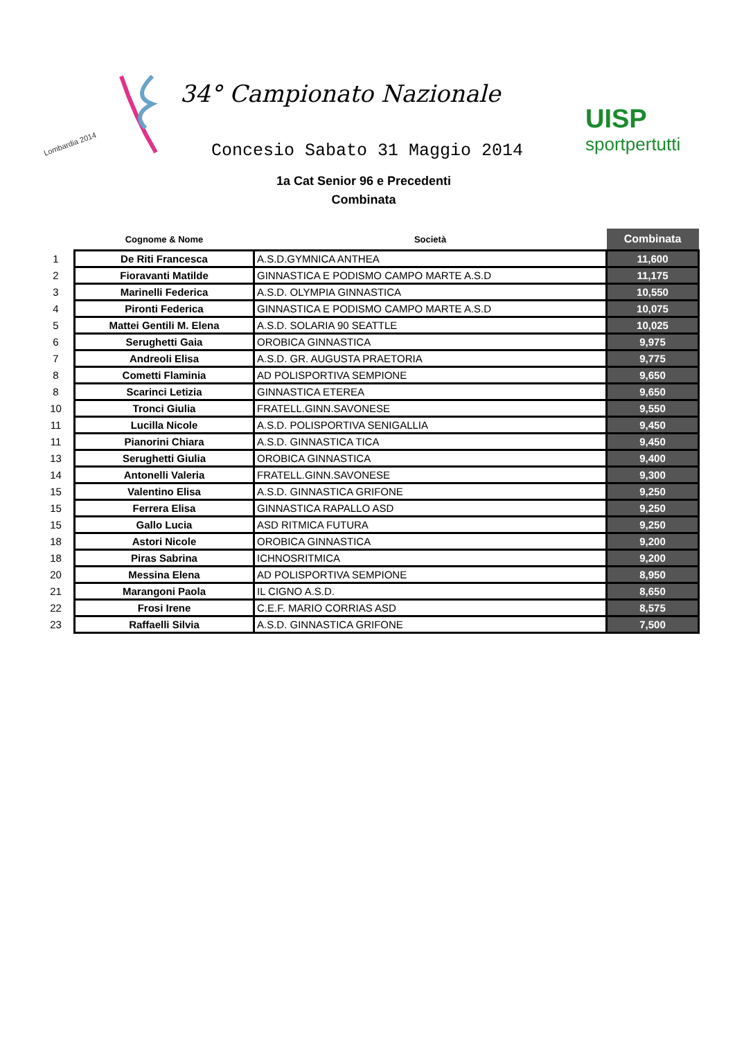Lombardia 2014
34° Campionato Nazionale
Concesio Sabato 31 Maggio 2014
UISP
sportpertutti
1a Cat Senior 96 e Precedenti
Combinata
| | Cognome & Nome | Società | Combinata |
| --- | --- | --- | --- |
| 1 | De Riti Francesca | A.S.D.GYMNICA ANTHEA | 11,600 |
| 2 | Fioravanti Matilde | GINNASTICA E PODISMO CAMPO MARTE A.S.D | 11,175 |
| 3 | Marinelli Federica | A.S.D. OLYMPIA GINNASTICA | 10,550 |
| 4 | Pironti Federica | GINNASTICA E PODISMO CAMPO MARTE A.S.D | 10,075 |
| 5 | Mattei Gentili M. Elena | A.S.D. SOLARIA 90 SEATTLE | 10,025 |
| 6 | Serughetti Gaia | OROBICA GINNASTICA | 9,975 |
| 7 | Andreoli Elisa | A.S.D. GR. AUGUSTA PRAETORIA | 9,775 |
| 8 | Cometti Flaminia | AD POLISPORTIVA SEMPIONE | 9,650 |
| 8 | Scarinci Letizia | GINNASTICA ETEREA | 9,650 |
| 10 | Tronci Giulia | FRATELL.GINN.SAVONESE | 9,550 |
| 11 | Lucilla Nicole | A.S.D. POLISPORTIVA SENIGALLIA | 9,450 |
| 11 | Pianorini Chiara | A.S.D. GINNASTICA TICA | 9,450 |
| 13 | Serughetti Giulia | OROBICA GINNASTICA | 9,400 |
| 14 | Antonelli Valeria | FRATELL.GINN.SAVONESE | 9,300 |
| 15 | Valentino Elisa | A.S.D. GINNASTICA GRIFONE | 9,250 |
| 15 | Ferrera Elisa | GINNASTICA RAPALLO ASD | 9,250 |
| 15 | Gallo Lucia | ASD RITMICA FUTURA | 9,250 |
| 18 | Astori Nicole | OROBICA GINNASTICA | 9,200 |
| 18 | Piras Sabrina | ICHNOSRITMICA | 9,200 |
| 20 | Messina Elena | AD POLISPORTIVA SEMPIONE | 8,950 |
| 21 | Marangoni Paola | IL CIGNO A.S.D. | 8,650 |
| 22 | Frosi Irene | C.E.F. MARIO CORRIAS ASD | 8,575 |
| 23 | Raffaelli Silvia | A.S.D. GINNASTICA GRIFONE | 7,500 |